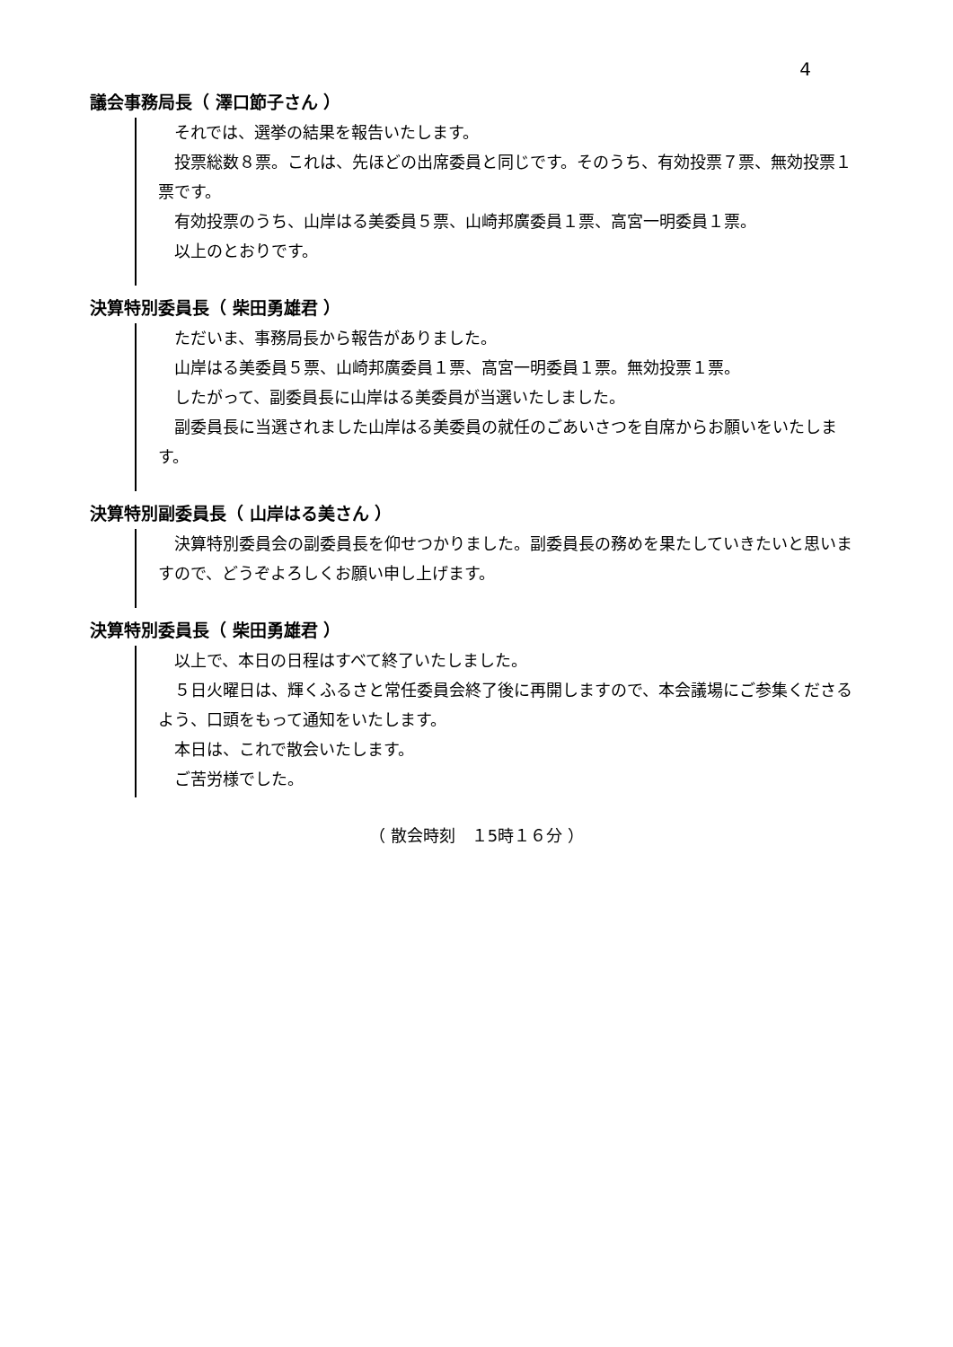4
議会事務局長（ 澤口節子さん ）
それでは、選挙の結果を報告いたします。
投票総数８票。これは、先ほどの出席委員と同じです。そのうち、有効投票７票、無効投票１票です。
有効投票のうち、山岸はる美委員５票、山崎邦廣委員１票、高宮一明委員１票。
以上のとおりです。
決算特別委員長（ 柴田勇雄君 ）
ただいま、事務局長から報告がありました。
山岸はる美委員５票、山崎邦廣委員１票、高宮一明委員１票。無効投票１票。
したがって、副委員長に山岸はる美委員が当選いたしました。
副委員長に当選されました山岸はる美委員の就任のごあいさつを自席からお願いをいたします。
決算特別副委員長（ 山岸はる美さん ）
決算特別委員会の副委員長を仰せつかりました。副委員長の務めを果たしていきたいと思いますので、どうぞよろしくお願い申し上げます。
決算特別委員長（ 柴田勇雄君 ）
以上で、本日の日程はすべて終了いたしました。
５日火曜日は、輝くふるさと常任委員会終了後に再開しますので、本会議場にご参集くださるよう、口頭をもって通知をいたします。
本日は、これで散会いたします。
ご苦労様でした。
（ 散会時刻　１5時１６分 ）